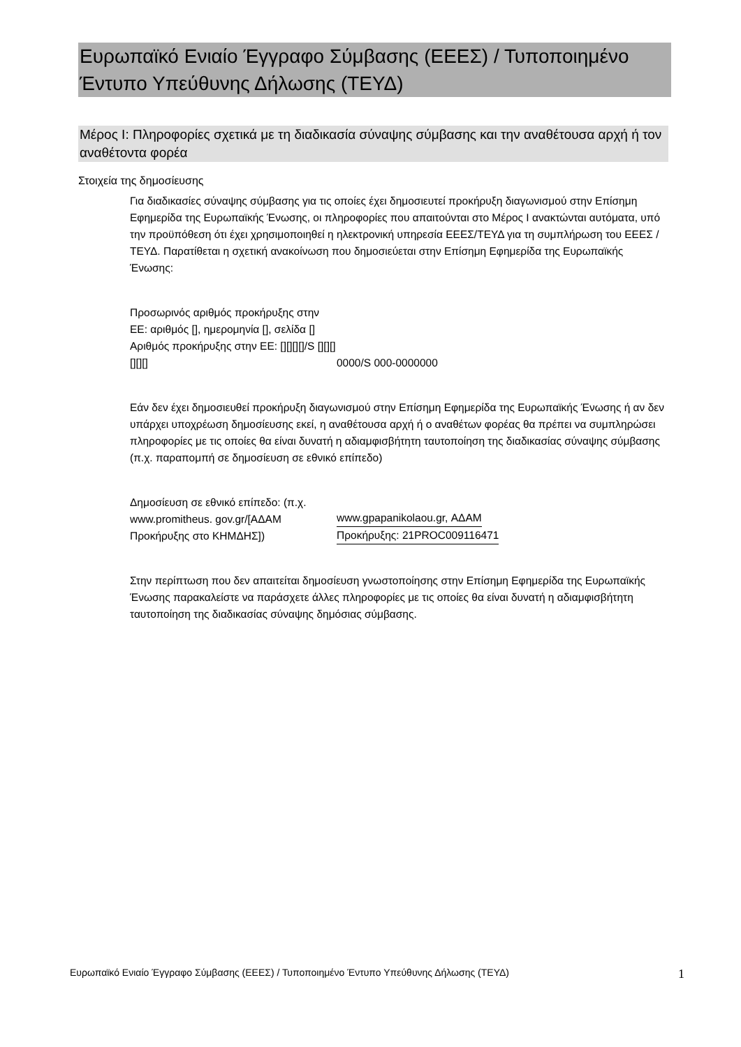Ευρωπαϊκό Ενιαίο Έγγραφο Σύμβασης (ΕΕΕΣ) / Τυποποιημένο Έντυπο Υπεύθυνης Δήλωσης (ΤΕΥΔ)
Μέρος Ι: Πληροφορίες σχετικά με τη διαδικασία σύναψης σύμβασης και την αναθέτουσα αρχή ή τον αναθέτοντα φορέα
Στοιχεία της δημοσίευσης
Για διαδικασίες σύναψης σύμβασης για τις οποίες έχει δημοσιευτεί προκήρυξη διαγωνισμού στην Επίσημη Εφημερίδα της Ευρωπαϊκής Ένωσης, οι πληροφορίες που απαιτούνται στο Μέρος I ανακτώνται αυτόματα, υπό την προϋπόθεση ότι έχει χρησιμοποιηθεί η ηλεκτρονική υπηρεσία ΕΕΕΣ/ΤΕΥΔ για τη συμπλήρωση του ΕΕΕΣ /ΤΕΥΔ. Παρατίθεται η σχετική ανακοίνωση που δημοσιεύεται στην Επίσημη Εφημερίδα της Ευρωπαϊκής Ένωσης:
| Προσωρινός αριθμός προκήρυξης στην ΕΕ: αριθμός [], ημερομηνία [], σελίδα [] Αριθμός προκήρυξης στην ΕΕ: [][][][]/S [][][][][][] | 0000/S 000-0000000 |
Εάν δεν έχει δημοσιευθεί προκήρυξη διαγωνισμού στην Επίσημη Εφημερίδα της Ευρωπαϊκής Ένωσης ή αν δεν υπάρχει υποχρέωση δημοσίευσης εκεί, η αναθέτουσα αρχή ή ο αναθέτων φορέας θα πρέπει να συμπληρώσει πληροφορίες με τις οποίες θα είναι δυνατή η αδιαμφισβήτητη ταυτοποίηση της διαδικασίας σύναψης σύμβασης (π.χ. παραπομπή σε δημοσίευση σε εθνικό επίπεδο)
| Δημοσίευση σε εθνικό επίπεδο: (π.χ. www.promitheus. gov.gr/[ΑΔΑΜ Προκήρυξης στο ΚΗΜΔΗΣ]) | www.gpapanikolaou.gr, ΑΔΑΜ Προκήρυξης: 21PROC009116471 |
Στην περίπτωση που δεν απαιτείται δημοσίευση γνωστοποίησης στην Επίσημη Εφημερίδα της Ευρωπαϊκής Ένωσης παρακαλείστε να παράσχετε άλλες πληροφορίες με τις οποίες θα είναι δυνατή η αδιαμφισβήτητη ταυτοποίηση της διαδικασίας σύναψης δημόσιας σύμβασης.
Ευρωπαϊκό Ενιαίο Έγγραφο Σύμβασης (ΕΕΕΣ) / Τυποποιημένο Έντυπο Υπεύθυνης Δήλωσης (ΤΕΥΔ) 1